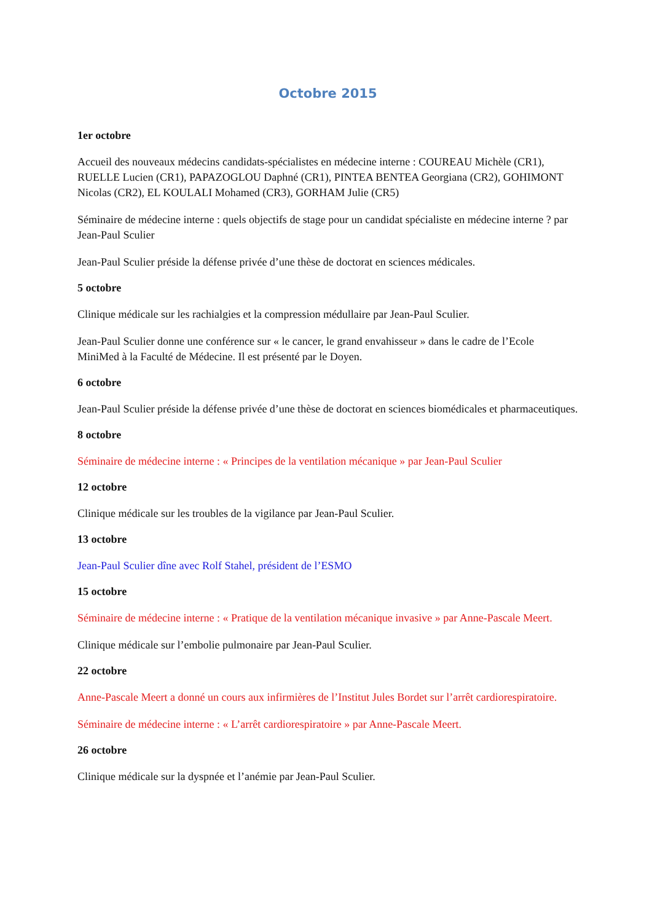Octobre 2015
1er octobre
Accueil des nouveaux médecins candidats-spécialistes en médecine interne : COUREAU Michèle (CR1), RUELLE Lucien (CR1), PAPAZOGLOU Daphné (CR1), PINTEA BENTEA Georgiana (CR2), GOHIMONT Nicolas (CR2), EL KOULALI Mohamed (CR3), GORHAM Julie (CR5)
Séminaire de médecine interne : quels objectifs de stage pour un candidat spécialiste en médecine interne ? par Jean-Paul Sculier
Jean-Paul Sculier préside la défense privée d’une thèse de doctorat en sciences médicales.
5 octobre
Clinique médicale sur les rachialgies et la compression médullaire par Jean-Paul Sculier.
Jean-Paul Sculier donne une conférence sur « le cancer, le grand envahisseur » dans le cadre de l’Ecole MiniMed à la Faculté de Médecine. Il est présenté par le Doyen.
6 octobre
Jean-Paul Sculier préside la défense privée d’une thèse de doctorat en sciences biomédicales et pharmaceutiques.
8 octobre
Séminaire de médecine interne : « Principes de la ventilation mécanique » par Jean-Paul Sculier
12 octobre
Clinique médicale sur les troubles de la vigilance par Jean-Paul Sculier.
13 octobre
Jean-Paul Sculier dîne avec Rolf Stahel, président de l’ESMO
15 octobre
Séminaire de médecine interne : « Pratique de la ventilation mécanique invasive » par Anne-Pascale Meert.
Clinique médicale sur l’embolie pulmonaire par Jean-Paul Sculier.
22 octobre
Anne-Pascale Meert a donné un cours aux infirmières de l’Institut Jules Bordet sur l’arrêt cardiorespiratoire.
Séminaire de médecine interne : « L’arrêt cardiorespiratoire » par Anne-Pascale Meert.
26 octobre
Clinique médicale sur la dyspnée et l’anémie par Jean-Paul Sculier.